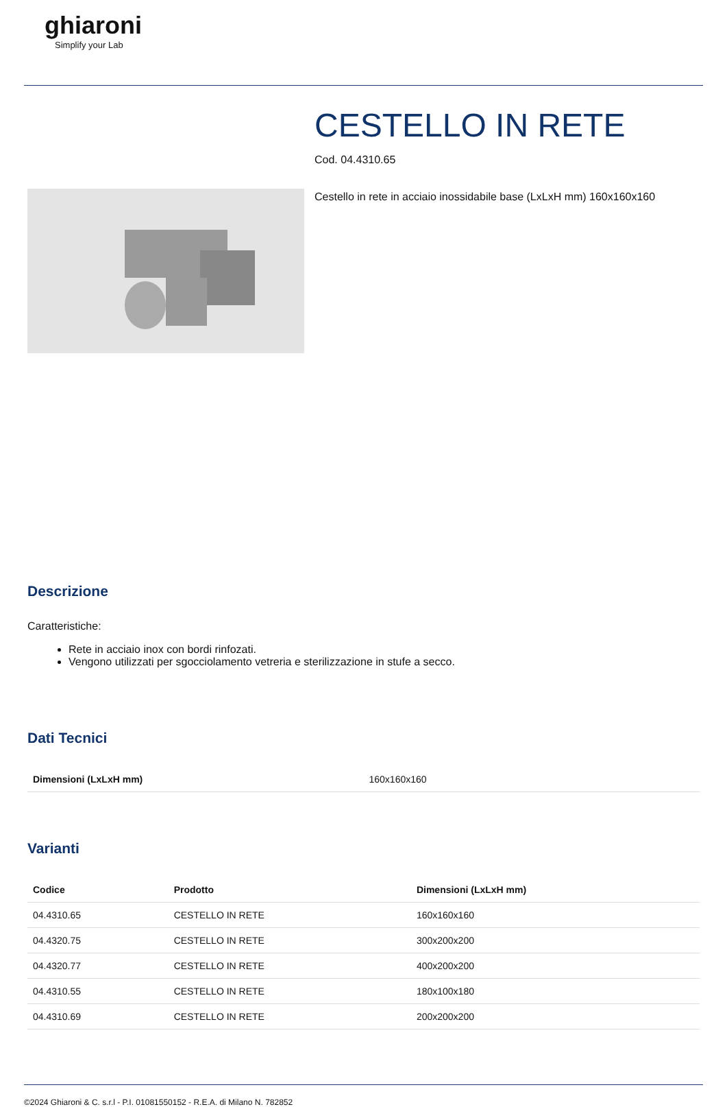ghiaroni
Simplify your Lab
CESTELLO IN RETE
Cod. 04.4310.65
Cestello in rete in acciaio inossidabile base (LxLxH mm) 160x160x160
Descrizione
Caratteristiche:
Rete in acciaio inox con bordi rinfozati.
Vengono utilizzati per sgocciolamento vetreria e sterilizzazione in stufe a secco.
Dati Tecnici
| Dimensioni (LxLxH mm) | 160x160x160 |
Varianti
| Codice | Prodotto | Dimensioni (LxLxH mm) |
| --- | --- | --- |
| 04.4310.65 | CESTELLO IN RETE | 160x160x160 |
| 04.4320.75 | CESTELLO IN RETE | 300x200x200 |
| 04.4320.77 | CESTELLO IN RETE | 400x200x200 |
| 04.4310.55 | CESTELLO IN RETE | 180x100x180 |
| 04.4310.69 | CESTELLO IN RETE | 200x200x200 |
©2024 Ghiaroni & C. s.r.l - P.I. 01081550152 - R.E.A. di Milano N. 782852